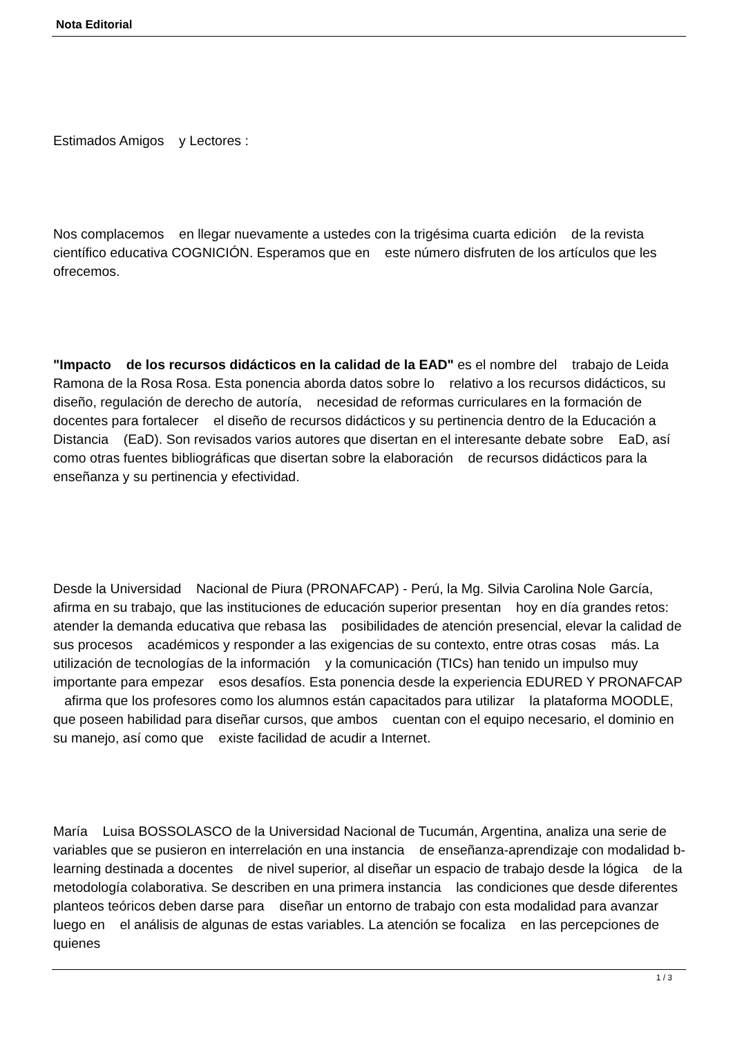Nota Editorial
Estimados Amigos y Lectores :
Nos complacemos en llegar nuevamente a ustedes con la trigésima cuarta edición de la revista científico educativa COGNICIÓN. Esperamos que en este número disfruten de los artículos que les ofrecemos.
"Impacto de los recursos didácticos en la calidad de la EAD" es el nombre del trabajo de Leida Ramona de la Rosa Rosa. Esta ponencia aborda datos sobre lo relativo a los recursos didácticos, su diseño, regulación de derecho de autoría, necesidad de reformas curriculares en la formación de docentes para fortalecer el diseño de recursos didácticos y su pertinencia dentro de la Educación a Distancia (EaD). Son revisados varios autores que disertan en el interesante debate sobre EaD, así como otras fuentes bibliográficas que disertan sobre la elaboración de recursos didácticos para la enseñanza y su pertinencia y efectividad.
Desde la Universidad Nacional de Piura (PRONAFCAP) - Perú, la Mg. Silvia Carolina Nole García, afirma en su trabajo, que las instituciones de educación superior presentan hoy en día grandes retos: atender la demanda educativa que rebasa las posibilidades de atención presencial, elevar la calidad de sus procesos académicos y responder a las exigencias de su contexto, entre otras cosas más. La utilización de tecnologías de la información y la comunicación (TICs) han tenido un impulso muy importante para empezar esos desafíos. Esta ponencia desde la experiencia EDURED Y PRONAFCAP afirma que los profesores como los alumnos están capacitados para utilizar la plataforma MOODLE, que poseen habilidad para diseñar cursos, que ambos cuentan con el equipo necesario, el dominio en su manejo, así como que existe facilidad de acudir a Internet.
María Luisa BOSSOLASCO de la Universidad Nacional de Tucumán, Argentina, analiza una serie de variables que se pusieron en interrelación en una instancia de enseñanza-aprendizaje con modalidad b-learning destinada a docentes de nivel superior, al diseñar un espacio de trabajo desde la lógica de la metodología colaborativa. Se describen en una primera instancia las condiciones que desde diferentes planteos teóricos deben darse para diseñar un entorno de trabajo con esta modalidad para avanzar luego en el análisis de algunas de estas variables. La atención se focaliza en las percepciones de quienes
1 / 3